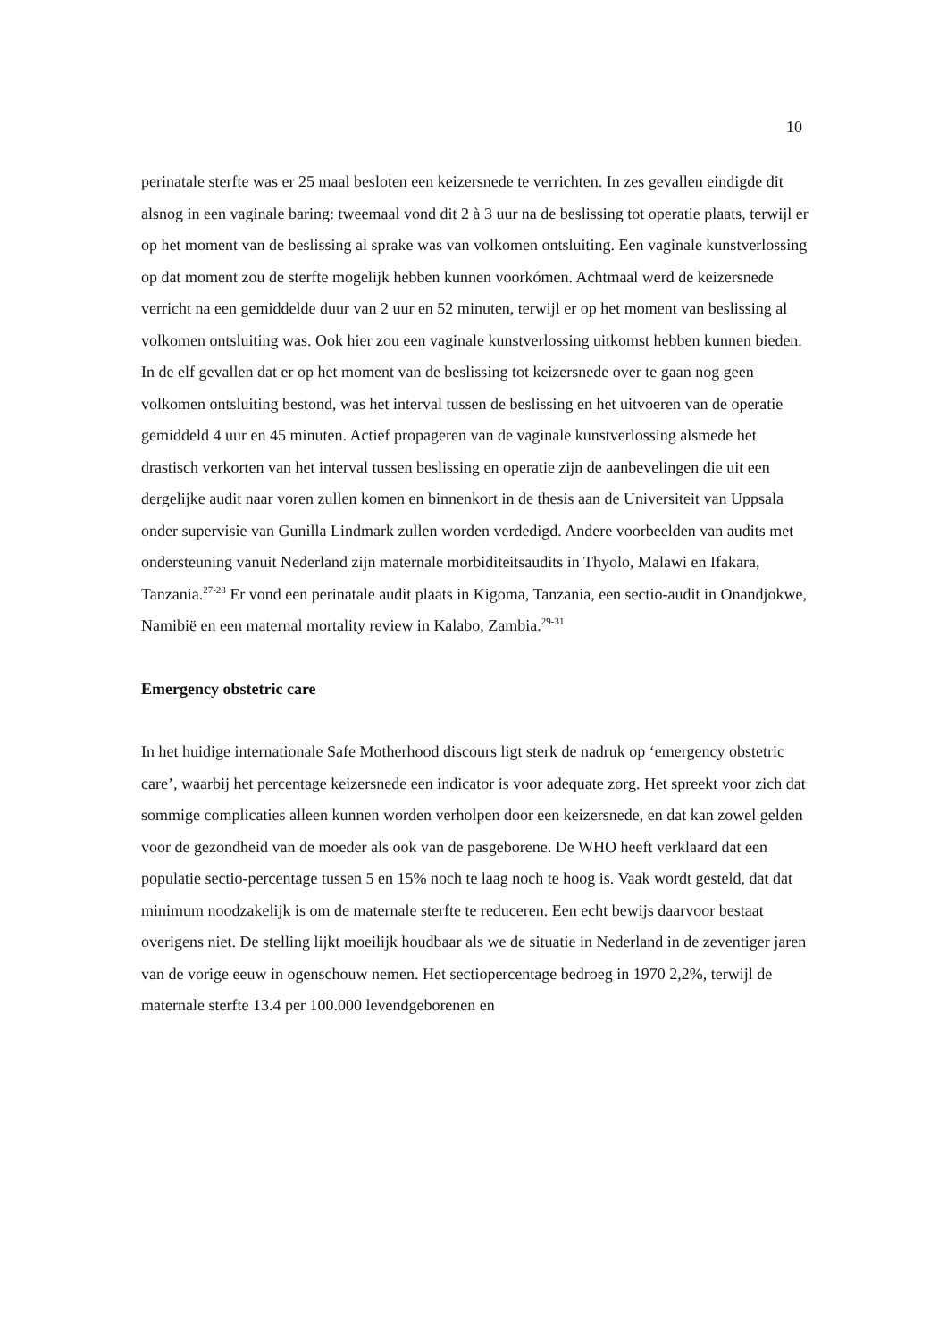10
perinatale sterfte was er 25 maal besloten een keizersnede te verrichten. In zes gevallen eindigde dit alsnog in een vaginale baring: tweemaal vond dit 2 à 3 uur na de beslissing tot operatie plaats, terwijl er op het moment van de beslissing al sprake was van volkomen ontsluiting. Een vaginale kunstverlossing op dat moment zou de sterfte mogelijk hebben kunnen voorkómen. Achtmaal werd de keizersnede verricht na een gemiddelde duur van 2 uur en 52 minuten, terwijl er op het moment van beslissing al volkomen ontsluiting was. Ook hier zou een vaginale kunstverlossing uitkomst hebben kunnen bieden. In de elf gevallen dat er op het moment van de beslissing tot keizersnede over te gaan nog geen volkomen ontsluiting bestond, was het interval tussen de beslissing en het uitvoeren van de operatie gemiddeld 4 uur en 45 minuten. Actief propageren van de vaginale kunstverlossing alsmede het drastisch verkorten van het interval tussen beslissing en operatie zijn de aanbevelingen die uit een dergelijke audit naar voren zullen komen en binnenkort in de thesis aan de Universiteit van Uppsala onder supervisie van Gunilla Lindmark zullen worden verdedigd. Andere voorbeelden van audits met ondersteuning vanuit Nederland zijn maternale morbiditeitsaudits in Thyolo, Malawi en Ifakara, Tanzania.<sup>27-28</sup> Er vond een perinatale audit plaats in Kigoma, Tanzania, een sectio-audit in Onandjokwe, Namibië en een maternal mortality review in Kalabo, Zambia.<sup>29-31</sup>
Emergency obstetric care
In het huidige internationale Safe Motherhood discours ligt sterk de nadruk op ‘emergency obstetric care’, waarbij het percentage keizersnede een indicator is voor adequate zorg. Het spreekt voor zich dat sommige complicaties alleen kunnen worden verholpen door een keizersnede, en dat kan zowel gelden voor de gezondheid van de moeder als ook van de pasgeborene. De WHO heeft verklaard dat een populatie sectio-percentage tussen 5 en 15% noch te laag noch te hoog is. Vaak wordt gesteld, dat dat minimum noodzakelijk is om de maternale sterfte te reduceren. Een echt bewijs daarvoor bestaat overigens niet. De stelling lijkt moeilijk houdbaar als we de situatie in Nederland in de zeventiger jaren van de vorige eeuw in ogenschouw nemen. Het sectiopercentage bedroeg in 1970 2,2%, terwijl de maternale sterfte 13.4 per 100.000 levendgeborenen en